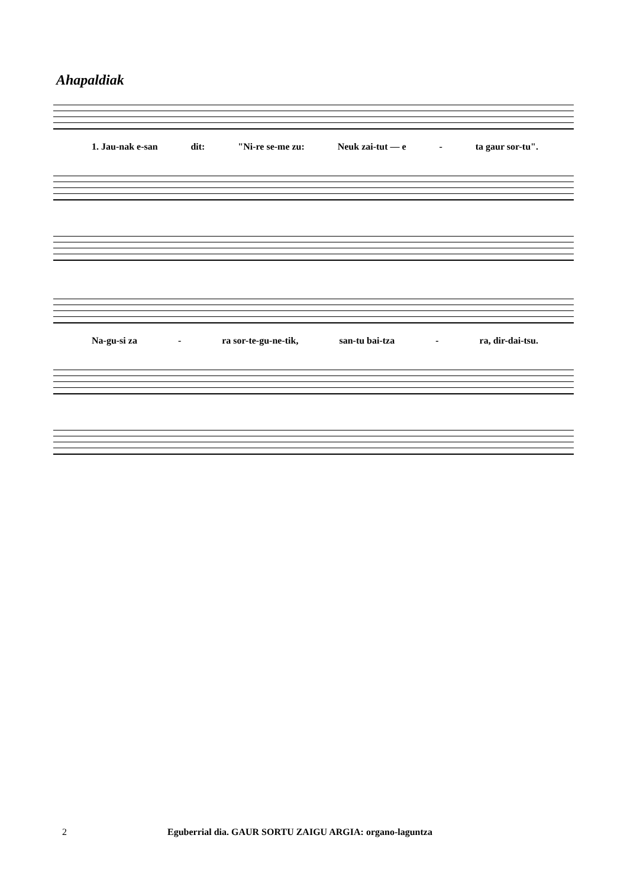Ahapaldiak
1. Jau-nak e-san dit: "Ni-re se-me zu: Neuk zai-tut — e - ta gaur sor-tu".
Na-gu-si za - ra sor-te-gu-ne-tik, san-tu bai-tza - ra, dir-dai-tsu.
2 Eguberrial dia. GAUR SORTU ZAIGU ARGIA: organo-laguntza